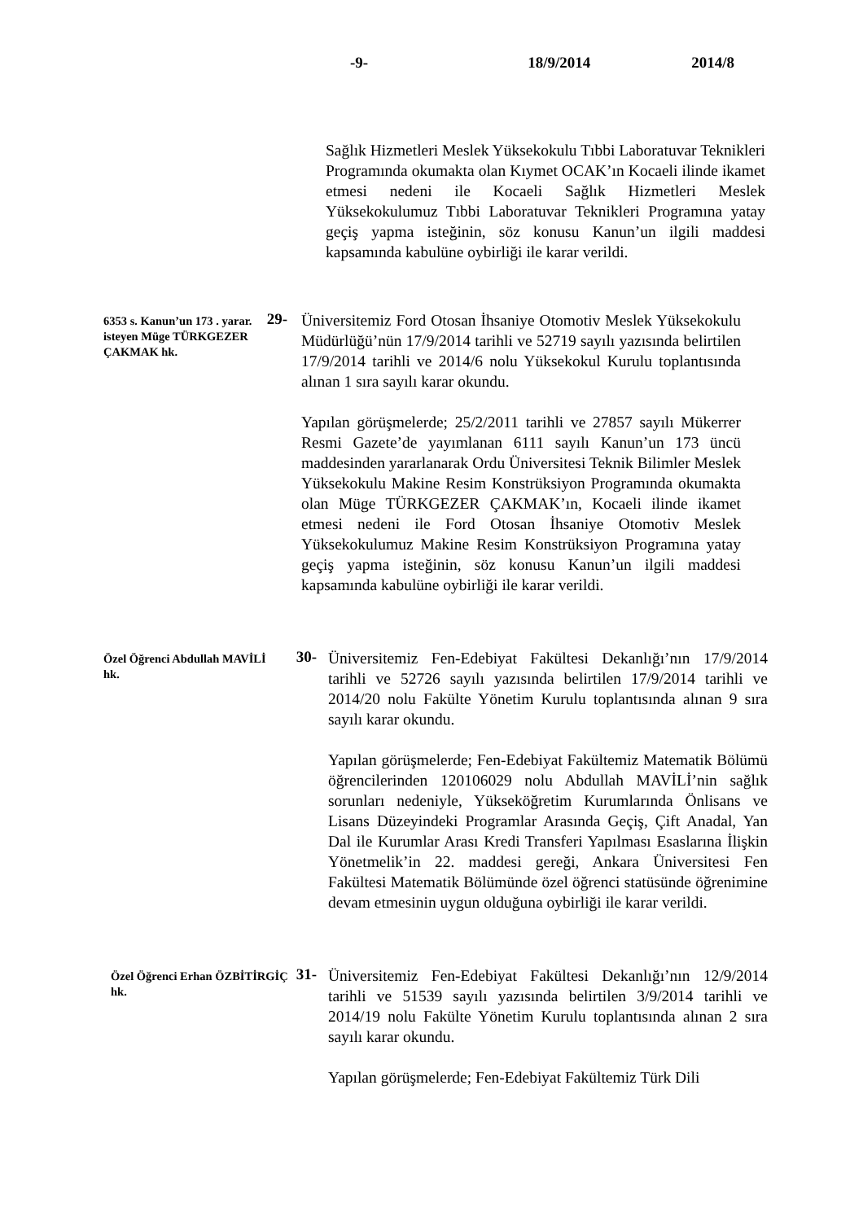-9- 18/9/2014 2014/8
Sağlık Hizmetleri Meslek Yüksekokulu Tıbbi Laboratuvar Teknikleri Programında okumakta olan Kıymet OCAK’ın Kocaeli ilinde ikamet etmesi nedeni ile Kocaeli Sağlık Hizmetleri Meslek Yüksekokulumuz Tıbbi Laboratuvar Teknikleri Programına yatay geçiş yapma isteğinin, söz konusu Kanun’un ilgili maddesi kapsamında kabulüne oybirliği ile karar verildi.
6353 s. Kanun’un 173 . yarar. isteyen Müge TÜRKGEZER ÇAKMAK hk.
29-
Üniversitemiz Ford Otosan İhsaniye Otomotiv Meslek Yüksekokulu Müdürlüğü’nün 17/9/2014 tarihli ve 52719 sayılı yazısında belirtilen 17/9/2014 tarihli ve 2014/6 nolu Yüksekokul Kurulu toplantısında alınan 1 sıra sayılı karar okundu.
Yapılan görüşmelerde; 25/2/2011 tarihli ve 27857 sayılı Mükerrer Resmi Gazete’de yayımlanan 6111 sayılı Kanun’un 173 üncü maddesinden yararlanarak Ordu Üniversitesi Teknik Bilimler Meslek Yüksekokulu Makine Resim Konstrüksiyon Programında okumakta olan Müge TÜRKGEZER ÇAKMAK’ın, Kocaeli ilinde ikamet etmesi nedeni ile Ford Otosan İhsaniye Otomotiv Meslek Yüksekokulumuz Makine Resim Konstrüksiyon Programına yatay geçiş yapma isteğinin, söz konusu Kanun’un ilgili maddesi kapsamında kabulüne oybirliği ile karar verildi.
Özel Öğrenci Abdullah MAVİLİ hk.
30-
Üniversitemiz Fen-Edebiyat Fakültesi Dekanlığı’nın 17/9/2014 tarihli ve 52726 sayılı yazısında belirtilen 17/9/2014 tarihli ve 2014/20 nolu Fakülte Yönetim Kurulu toplantısında alınan 9 sıra sayılı karar okundu.
Yapılan görüşmelerde; Fen-Edebiyat Fakültemiz Matematik Bölümü öğrencilerinden 120106029 nolu Abdullah MAVİLİ’nin sağlık sorunları nedeniyle, Yükseköğretim Kurumlarında Önlisans ve Lisans Düzeyindeki Programlar Arasında Geçiş, Çift Anadal, Yan Dal ile Kurumlar Arası Kredi Transferi Yapılması Esaslarına İlişkin Yönetmelik’in 22. maddesi gereği, Ankara Üniversitesi Fen Fakültesi Matematik Bölümünde özel öğrenci statüsünde öğrenimine devam etmesinin uygun olduğuna oybirliği ile karar verildi.
Özel Öğrenci Erhan ÖZBİTİRGİÇ hk.
31-
Üniversitemiz Fen-Edebiyat Fakültesi Dekanlığı’nın 12/9/2014 tarihli ve 51539 sayılı yazısında belirtilen 3/9/2014 tarihli ve 2014/19 nolu Fakülte Yönetim Kurulu toplantısında alınan 2 sıra sayılı karar okundu.
Yapılan görüşmelerde; Fen-Edebiyat Fakültemiz Türk Dili